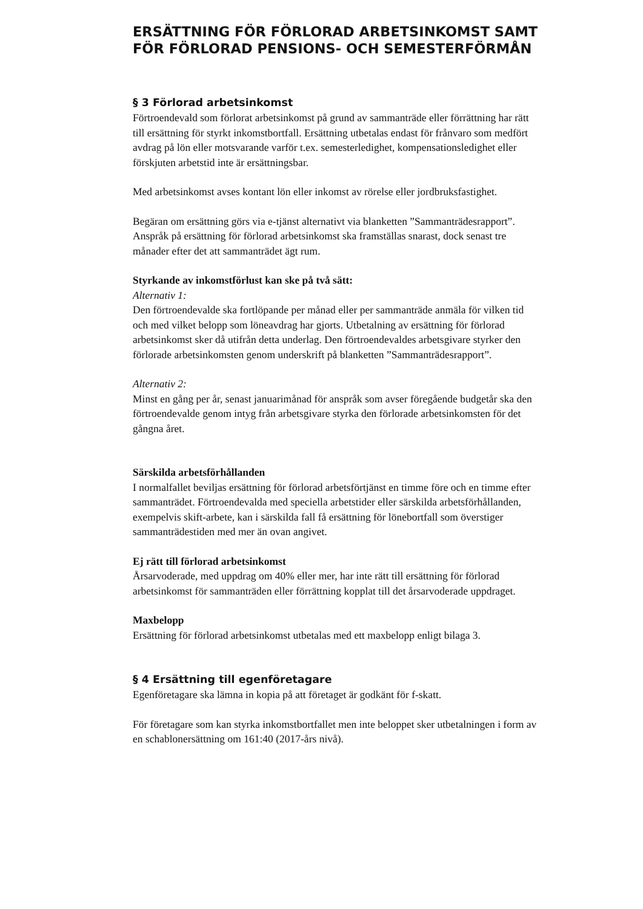ERSÄTTNING FÖR FÖRLORAD ARBETSINKOMST SAMT FÖR FÖRLORAD PENSIONS- OCH SEMESTERFÖRMÅN
§ 3 Förlorad arbetsinkomst
Förtroendevald som förlorat arbetsinkomst på grund av sammanträde eller förrättning har rätt till ersättning för styrkt inkomstbortfall. Ersättning utbetalas endast för frånvaro som medfört avdrag på lön eller motsvarande varför t.ex. semesterledighet, kompensationsledighet eller förskjuten arbetstid inte är ersättningsbar.
Med arbetsinkomst avses kontant lön eller inkomst av rörelse eller jordbruksfastighet.
Begäran om ersättning görs via e-tjänst alternativt via blanketten ”Sammanträdesrapport”.
Anspråk på ersättning för förlorad arbetsinkomst ska framställas snarast, dock senast tre månader efter det att sammanträdet ägt rum.
Styrkande av inkomstförlust kan ske på två sätt:
Alternativ 1:
Den förtroendevalde ska fortlöpande per månad eller per sammanträde anmäla för vilken tid och med vilket belopp som löneavdrag har gjorts. Utbetalning av ersättning för förlorad arbetsinkomst sker då utifrån detta underlag. Den förtroendevaldes arbetsgivare styrker den förlorade arbetsinkomsten genom underskrift på blanketten ”Sammanträdesrapport”.
Alternativ 2:
Minst en gång per år, senast januarimånad för anspråk som avser föregående budgetår ska den förtroendevalde genom intyg från arbetsgivare styrka den förlorade arbetsinkomsten för det gångna året.
Särskilda arbetsförhållanden
I normalfallet beviljas ersättning för förlorad arbetsförtjänst en timme före och en timme efter sammanträdet. Förtroendevalda med speciella arbetstider eller särskilda arbetsförhållanden, exempelvis skift-arbete, kan i särskilda fall få ersättning för lönebortfall som överstiger sammanträdestiden med mer än ovan angivet.
Ej rätt till förlorad arbetsinkomst
Årsarvoderade, med uppdrag om 40% eller mer, har inte rätt till ersättning för förlorad arbetsinkomst för sammanträden eller förrättning kopplat till det årsarvoderade uppdraget.
Maxbelopp
Ersättning för förlorad arbetsinkomst utbetalas med ett maxbelopp enligt bilaga 3.
§ 4 Ersättning till egenföretagare
Egenföretagare ska lämna in kopia på att företaget är godkänt för f-skatt.
För företagare som kan styrka inkomstbortfallet men inte beloppet sker utbetalningen i form av en schablonersättning om 161:40 (2017-års nivå).